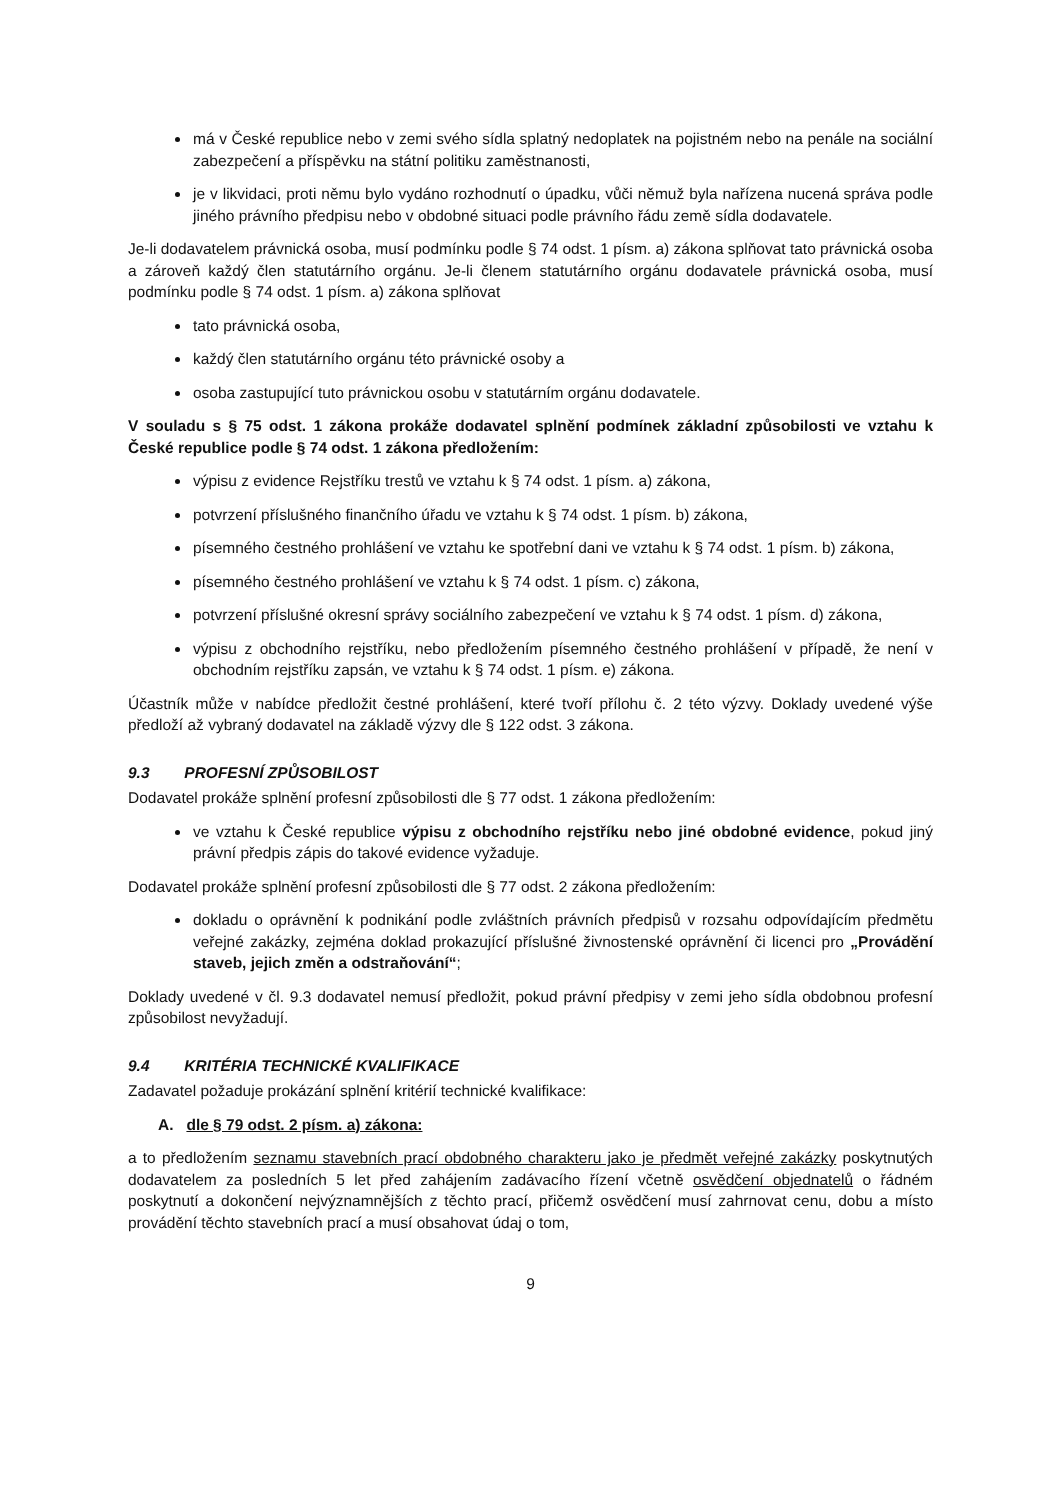má v České republice nebo v zemi svého sídla splatný nedoplatek na pojistném nebo na penále na sociální zabezpečení a příspěvku na státní politiku zaměstnanosti,
je v likvidaci, proti němu bylo vydáno rozhodnutí o úpadku, vůči němuž byla nařízena nucená správa podle jiného právního předpisu nebo v obdobné situaci podle právního řádu země sídla dodavatele.
Je-li dodavatelem právnická osoba, musí podmínku podle § 74 odst. 1 písm. a) zákona splňovat tato právnická osoba a zároveň každý člen statutárního orgánu. Je-li členem statutárního orgánu dodavatele právnická osoba, musí podmínku podle § 74 odst. 1 písm. a) zákona splňovat
tato právnická osoba,
každý člen statutárního orgánu této právnické osoby a
osoba zastupující tuto právnickou osobu v statutárním orgánu dodavatele.
V souladu s § 75 odst. 1 zákona prokáže dodavatel splnění podmínek základní způsobilosti ve vztahu k České republice podle § 74 odst. 1 zákona předložením:
výpisu z evidence Rejstříku trestů ve vztahu k § 74 odst. 1 písm. a) zákona,
potvrzení příslušného finančního úřadu ve vztahu k § 74 odst. 1 písm. b) zákona,
písemného čestného prohlášení ve vztahu ke spotřební dani ve vztahu k § 74 odst. 1 písm. b) zákona,
písemného čestného prohlášení ve vztahu k § 74 odst. 1 písm. c) zákona,
potvrzení příslušné okresní správy sociálního zabezpečení ve vztahu k § 74 odst. 1 písm. d) zákona,
výpisu z obchodního rejstříku, nebo předložením písemného čestného prohlášení v případě, že není v obchodním rejstříku zapsán, ve vztahu k § 74 odst. 1 písm. e) zákona.
Účastník může v nabídce předložit čestné prohlášení, které tvoří přílohu č. 2 této výzvy. Doklady uvedené výše předloží až vybraný dodavatel na základě výzvy dle § 122 odst. 3 zákona.
9.3 PROFESNÍ ZPŮSOBILOST
Dodavatel prokáže splnění profesní způsobilosti dle § 77 odst. 1 zákona předložením:
ve vztahu k České republice výpisu z obchodního rejstříku nebo jiné obdobné evidence, pokud jiný právní předpis zápis do takové evidence vyžaduje.
Dodavatel prokáže splnění profesní způsobilosti dle § 77 odst. 2 zákona předložením:
dokladu o oprávnění k podnikání podle zvláštních právních předpisů v rozsahu odpovídajícím předmětu veřejné zakázky, zejména doklad prokazující příslušné živnostenské oprávnění či licenci pro „Provádění staveb, jejich změn a odstraňování“;
Doklady uvedené v čl. 9.3 dodavatel nemusí předložit, pokud právní předpisy v zemi jeho sídla obdobnou profesní způsobilost nevyžadují.
9.4 KRITÉRIA TECHNICKÉ KVALIFIKACE
Zadavatel požaduje prokázání splnění kritérií technické kvalifikace:
A. dle § 79 odst. 2 písm. a) zákona:
a to předložením seznamu stavebních prací obdobného charakteru jako je předmět veřejné zakázky poskytnutých dodavatelem za posledních 5 let před zahájením zadávacího řízení včetně osvědčení objednatelů o řádném poskytnutí a dokončení nejvýznamnějších z těchto prací, přičemž osvědčení musí zahrnovat cenu, dobu a místo provádění těchto stavebních prací a musí obsahovat údaj o tom,
9